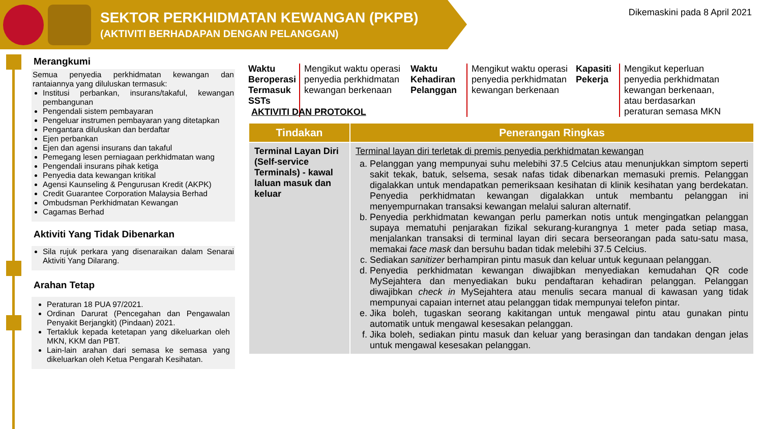SEKTOR PERKHIDMATAN KEWANGAN (PKPB)
(AKTIVITI BERHADAPAN DENGAN PELANGGAN)
Dikemaskini pada 8 April 2021
Merangkumi
Semua penyedia perkhidmatan kewangan dan rantaiannya yang diluluskan termasuk:
Institusi perbankan, insurans/takaful, kewangan pembangunan
Pengendali sistem pembayaran
Pengeluar instrumen pembayaran yang ditetapkan
Pengantara diluluskan dan berdaftar
Ejen perbankan
Ejen dan agensi insurans dan takaful
Pemegang lesen perniagaan perkhidmatan wang
Pengendali insurans pihak ketiga
Penyedia data kewangan kritikal
Agensi Kaunseling & Pengurusan Kredit (AKPK)
Credit Guarantee Corporation Malaysia Berhad
Ombudsman Perkhidmatan Kewangan
Cagamas Berhad
Aktiviti Yang Tidak Dibenarkan
Sila rujuk perkara yang disenaraikan dalam Senarai Aktiviti Yang Dilarang.
Arahan Tetap
Peraturan 18 PUA 97/2021.
Ordinan Darurat (Pencegahan dan Pengawalan Penyakit Berjangkit) (Pindaan) 2021.
Tertakluk kepada ketetapan yang dikeluarkan oleh MKN, KKM dan PBT.
Lain-lain arahan dari semasa ke semasa yang dikeluarkan oleh Ketua Pengarah Kesihatan.
Waktu Beroperasi Termasuk SSTs
Mengikut waktu operasi penyedia perkhidmatan kewangan berkenaan
Waktu Kehadiran Pelanggan
Mengikut waktu operasi penyedia perkhidmatan kewangan berkenaan
Kapasiti Pekerja
Mengikut keperluan penyedia perkhidmatan kewangan berkenaan, atau berdasarkan peraturan semasa MKN
AKTIVITI DAN PROTOKOL
| Tindakan | Penerangan Ringkas |
| --- | --- |
| Terminal Layan Diri (Self-service Terminals) - kawal laluan masuk dan keluar | Terminal layan diri terletak di premis penyedia perkhidmatan kewangan a. Pelanggan yang mempunyai suhu melebihi 37.5 Celcius atau menunjukkan simptom seperti sakit tekak, batuk, selsema, sesak nafas tidak dibenarkan memasuki premis. Pelanggan digalakkan untuk mendapatkan pemeriksaan kesihatan di klinik kesihatan yang berdekatan. Penyedia perkhidmatan kewangan digalakkan untuk membantu pelanggan ini menyempurnakan transaksi kewangan melalui saluran alternatif. b. Penyedia perkhidmatan kewangan perlu pamerkan notis untuk mengingatkan pelanggan supaya mematuhi penjarakan fizikal sekurang-kurangnya 1 meter pada setiap masa, menjalankan transaksi di terminal layan diri secara berseorangan pada satu-satu masa, memakai face mask dan bersuhu badan tidak melebihi 37.5 Celcius. c. Sediakan sanitizer berhampiran pintu masuk dan keluar untuk kegunaan pelanggan. d. Penyedia perkhidmatan kewangan diwajibkan menyediakan kemudahan QR code MySejahtera dan menyediakan buku pendaftaran kehadiran pelanggan. Pelanggan diwajibkan check in MySejahtera atau menulis secara manual di kawasan yang tidak mempunyai capaian internet atau pelanggan tidak mempunyai telefon pintar. e. Jika boleh, tugaskan seorang kakitangan untuk mengawal pintu atau gunakan pintu automatik untuk mengawal kesesakan pelanggan. f. Jika boleh, sediakan pintu masuk dan keluar yang berasingan dan tandakan dengan jelas untuk mengawal kesesakan pelanggan. |